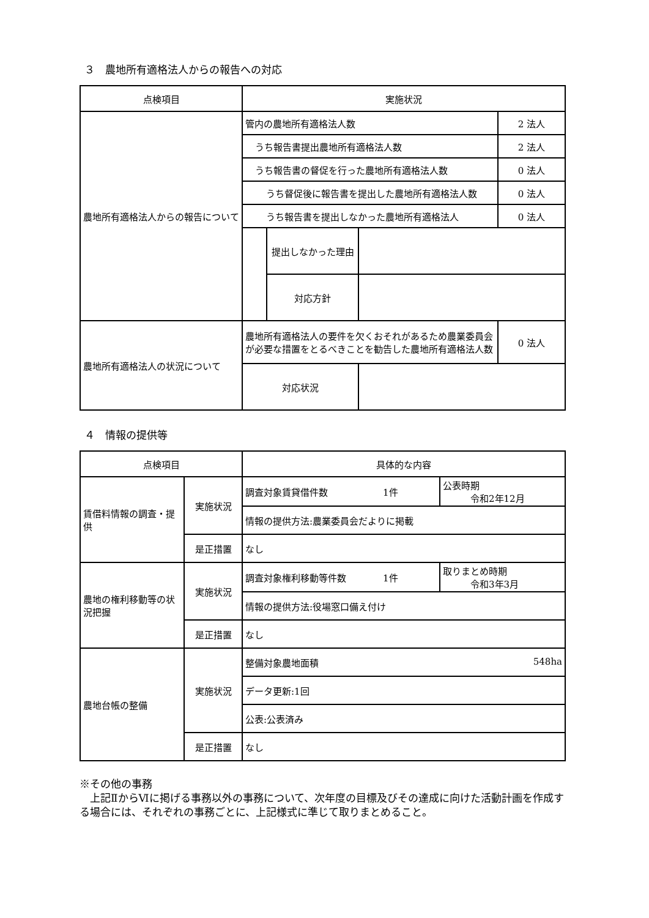３　農地所有適格法人からの報告への対応
| 点検項目 | 実施状況 | | | |
| --- | --- | --- | --- | --- |
| 農地所有適格法人からの報告について | 管内の農地所有適格法人数 | | | 2 法人 |
| | うち報告書提出農地所有適格法人数 | | | 2 法人 |
| | うち報告書の督促を行った農地所有適格法人数 | | | 0 法人 |
| | うち督促後に報告書を提出した農地所有適格法人数 | | | 0 法人 |
| | うち報告書を提出しなかった農地所有適格法人 | | | 0 法人 |
| | | 提出しなかった理由 | | |
| | | 対応方針 | | |
| 農地所有適格法人の状況について | 農地所有適格法人の要件を欠くおそれがあるため農業委員会が必要な措置をとるべきことを勧告した農地所有適格法人数 | | | 0 法人 |
| | 対応状況 | | | |
４　情報の提供等
| 点検項目 | | 具体的な内容 | |
| --- | --- | --- | --- |
| 賃借料情報の調査・提供 | 実施状況 | 調査対象賃貸借件数 1件 | 公表時期 令和2年12月 |
| | | 情報の提供方法:農業委員会だよりに掲載 | |
| | 是正措置 | なし | |
| 農地の権利移動等の状況把握 | 実施状況 | 調査対象権利移動等件数 1件 | 取りまとめ時期 令和3年3月 |
| | | 情報の提供方法:役場窓口備え付け | |
| | 是正措置 | なし | |
| 農地台帳の整備 | 実施状況 | 整備対象農地面積 548ha | |
| | | データ更新:1回 | |
| | | 公表:公表済み | |
| | 是正措置 | なし | |
※その他の事務
　上記ⅡからⅥに掲げる事務以外の事務について、次年度の目標及びその達成に向けた活動計画を作成する場合には、それぞれの事務ごとに、上記様式に準じて取りまとめること。